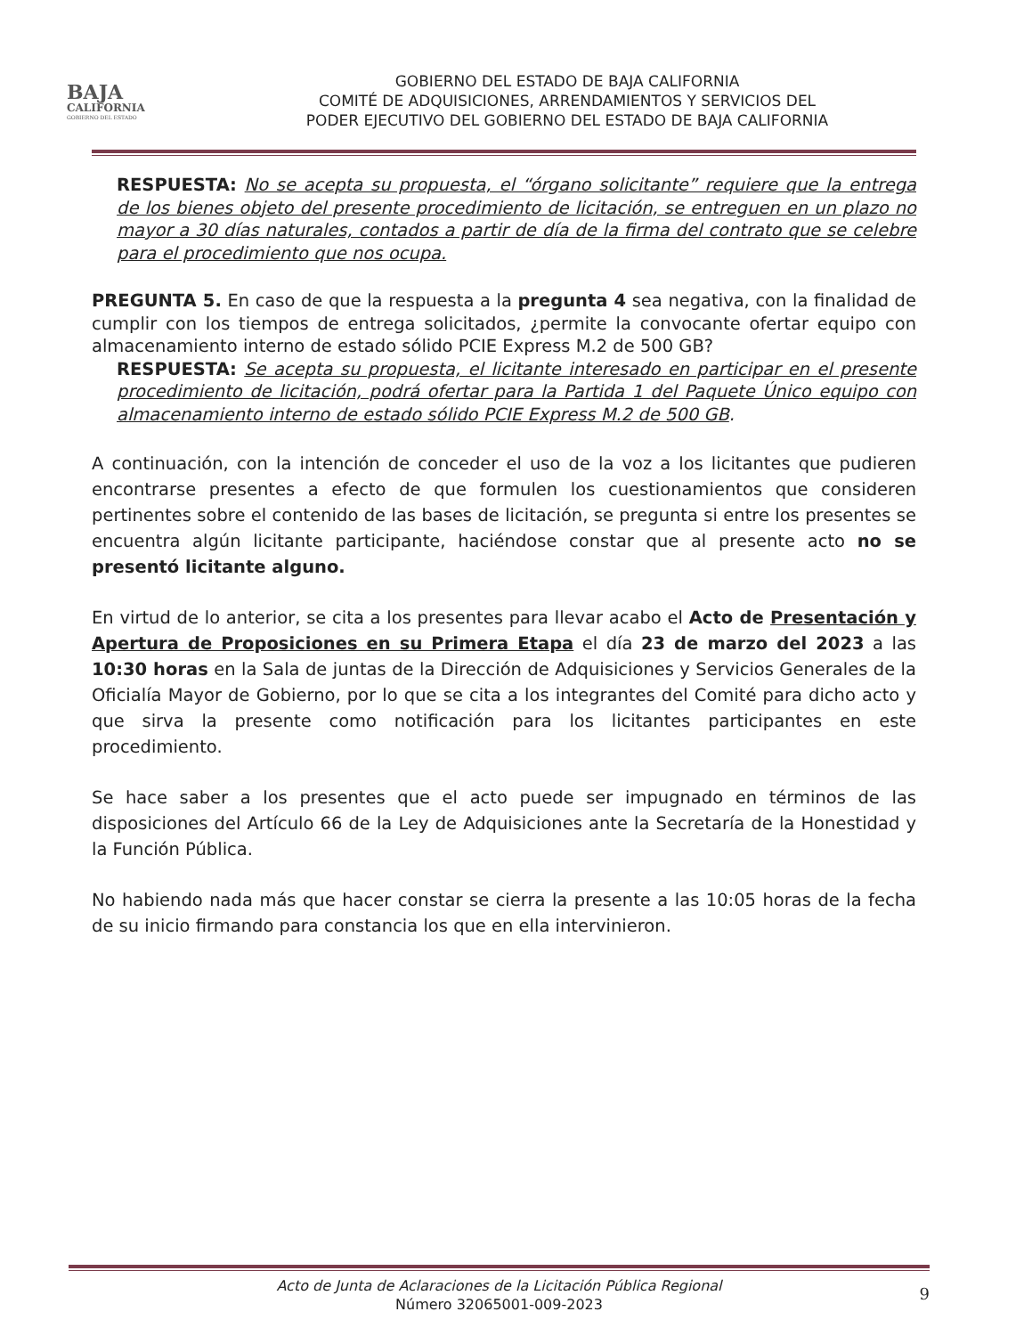BAJA
CALIFORNIA
GOBIERNO DEL ESTADO
GOBIERNO DEL ESTADO DE BAJA CALIFORNIA
COMITÉ DE ADQUISICIONES, ARRENDAMIENTOS Y SERVICIOS DEL
PODER EJECUTIVO DEL GOBIERNO DEL ESTADO DE BAJA CALIFORNIA
RESPUESTA: No se acepta su propuesta, el “órgano solicitante” requiere que la entrega de los bienes objeto del presente procedimiento de licitación, se entreguen en un plazo no mayor a 30 días naturales, contados a partir de día de la firma del contrato que se celebre para el procedimiento que nos ocupa.
PREGUNTA 5. En caso de que la respuesta a la pregunta 4 sea negativa, con la finalidad de cumplir con los tiempos de entrega solicitados, ¿permite la convocante ofertar equipo con almacenamiento interno de estado sólido PCIE Express M.2 de 500 GB?
RESPUESTA: Se acepta su propuesta, el licitante interesado en participar en el presente procedimiento de licitación, podrá ofertar para la Partida 1 del Paquete Único equipo con almacenamiento interno de estado sólido PCIE Express M.2 de 500 GB.
A continuación, con la intención de conceder el uso de la voz a los licitantes que pudieren encontrarse presentes a efecto de que formulen los cuestionamientos que consideren pertinentes sobre el contenido de las bases de licitación, se pregunta si entre los presentes se encuentra algún licitante participante, haciéndose constar que al presente acto no se presentó licitante alguno.
En virtud de lo anterior, se cita a los presentes para llevar acabo el Acto de Presentación y Apertura de Proposiciones en su Primera Etapa el día 23 de marzo del 2023 a las 10:30 horas en la Sala de juntas de la Dirección de Adquisiciones y Servicios Generales de la Oficialía Mayor de Gobierno, por lo que se cita a los integrantes del Comité para dicho acto y que sirva la presente como notificación para los licitantes participantes en este procedimiento.
Se hace saber a los presentes que el acto puede ser impugnado en términos de las disposiciones del Artículo 66 de la Ley de Adquisiciones ante la Secretaría de la Honestidad y la Función Pública.
No habiendo nada más que hacer constar se cierra la presente a las 10:05 horas de la fecha de su inicio firmando para constancia los que en ella intervinieron.
Acto de Junta de Aclaraciones de la Licitación Pública Regional
Número 32065001-009-2023
9